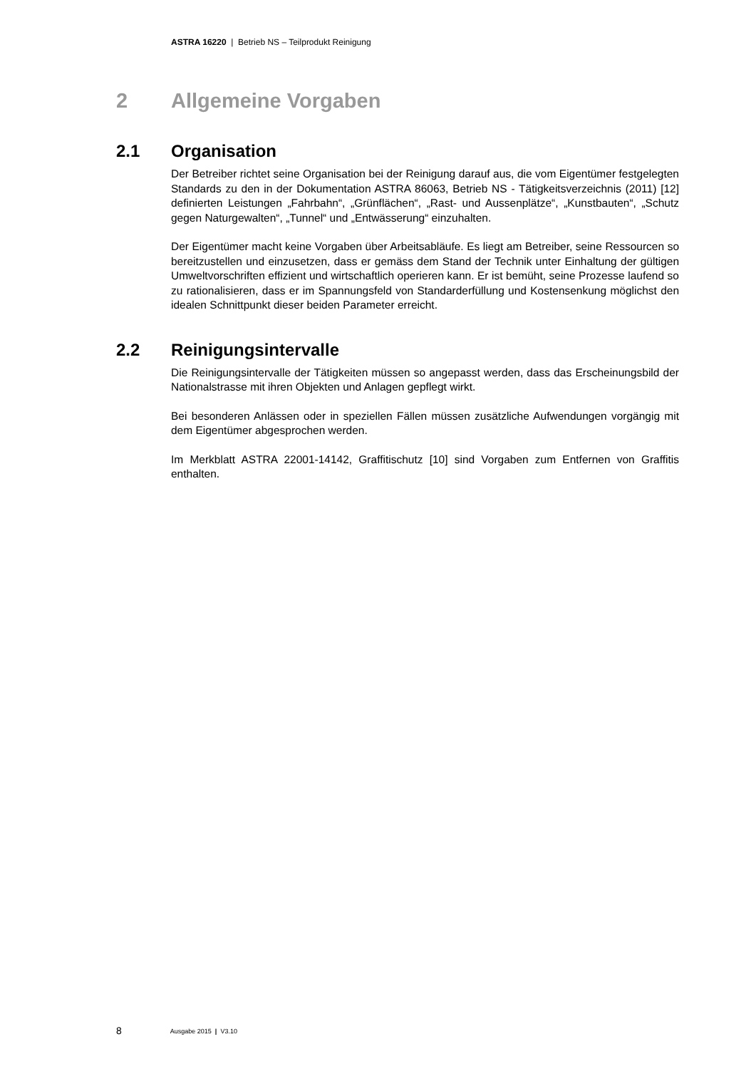ASTRA 16220 | Betrieb NS – Teilprodukt Reinigung
2 Allgemeine Vorgaben
2.1 Organisation
Der Betreiber richtet seine Organisation bei der Reinigung darauf aus, die vom Eigentümer festgelegten Standards zu den in der Dokumentation ASTRA 86063, Betrieb NS - Tätigkeitsverzeichnis (2011) [12] definierten Leistungen „Fahrbahn“, „Grünflächen“, „Rast- und Aussenplätze“, „Kunstbauten“, „Schutz gegen Naturgewalten“, „Tunnel“ und „Entwässerung“ einzuhalten.
Der Eigentümer macht keine Vorgaben über Arbeitsabläufe. Es liegt am Betreiber, seine Ressourcen so bereitzustellen und einzusetzen, dass er gemäss dem Stand der Technik unter Einhaltung der gültigen Umweltvorschriften effizient und wirtschaftlich operieren kann. Er ist bemüht, seine Prozesse laufend so zu rationalisieren, dass er im Spannungsfeld von Standarderfüllung und Kostensenkung möglichst den idealen Schnittpunkt dieser beiden Parameter erreicht.
2.2 Reinigungsintervalle
Die Reinigungsintervalle der Tätigkeiten müssen so angepasst werden, dass das Erscheinungsbild der Nationalstrasse mit ihren Objekten und Anlagen gepflegt wirkt.
Bei besonderen Anlässen oder in speziellen Fällen müssen zusätzliche Aufwendungen vorgängig mit dem Eigentümer abgesprochen werden.
Im Merkblatt ASTRA 22001-14142, Graffitischutz [10] sind Vorgaben zum Entfernen von Graffitis enthalten.
8 Ausgabe 2015 | V3.10